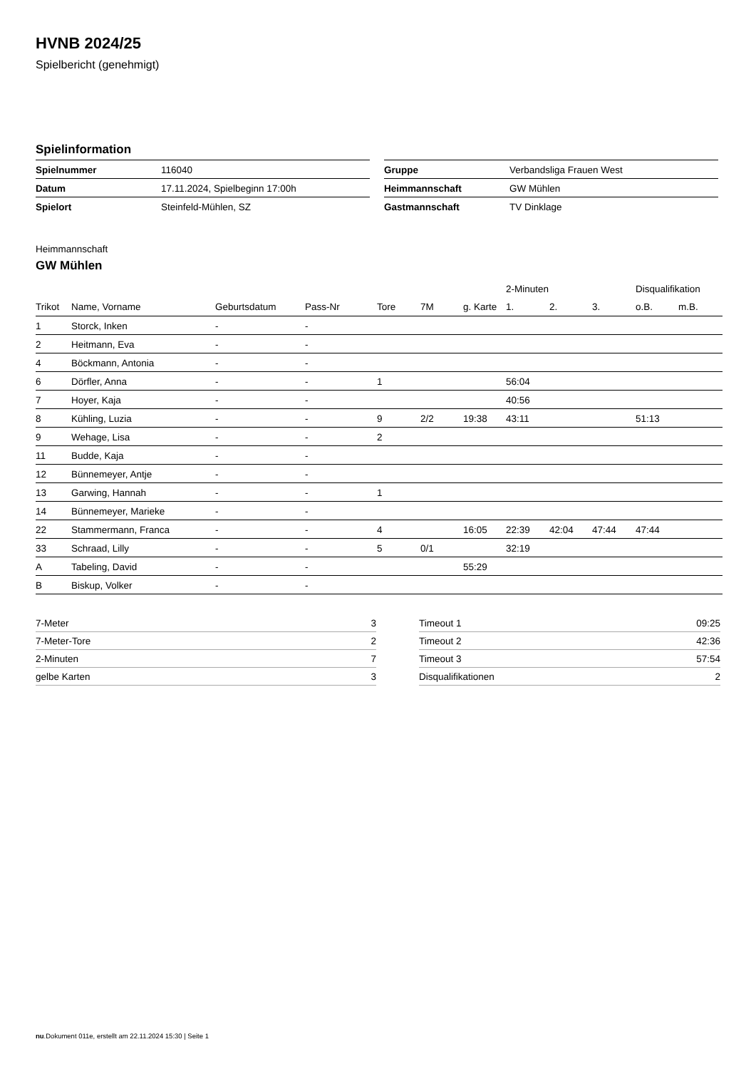HVNB 2024/25
Spielbericht (genehmigt)
Spielinformation
| Spielnummer | 116040 |
| Datum | 17.11.2024, Spielbeginn 17:00h |
| Spielort | Steinfeld-Mühlen, SZ |
| Gruppe | Verbandsliga Frauen West |
| Heimmannschaft | GW Mühlen |
| Gastmannschaft | TV Dinklage |
Heimmannschaft
GW Mühlen
| | | | | | | | 2-Minuten | | | Disqualifikation | |
| --- | --- | --- | --- | --- | --- | --- | --- | --- | --- | --- | --- |
| Trikot | Name, Vorname | Geburtsdatum | Pass-Nr | Tore | 7M | g. Karte | 1. | 2. | 3. | o.B. | m.B. |
| 1 | Storck, Inken | - | - | | | | | | | | |
| 2 | Heitmann, Eva | - | - | | | | | | | | |
| 4 | Böckmann, Antonia | - | - | | | | | | | | |
| 6 | Dörfler, Anna | - | - | 1 | | | 56:04 | | | | |
| 7 | Hoyer, Kaja | - | - | | | | 40:56 | | | | |
| 8 | Kühling, Luzia | - | - | 9 | 2/2 | 19:38 | 43:11 | | | 51:13 | |
| 9 | Wehage, Lisa | - | - | 2 | | | | | | | |
| 11 | Budde, Kaja | - | - | | | | | | | | |
| 12 | Bünnemeyer, Antje | - | - | | | | | | | | |
| 13 | Garwing, Hannah | - | - | 1 | | | | | | | |
| 14 | Bünnemeyer, Marieke | - | - | | | | | | | | |
| 22 | Stammermann, Franca | - | - | 4 | | 16:05 | 22:39 | 42:04 | 47:44 | 47:44 | |
| 33 | Schraad, Lilly | - | - | 5 | 0/1 | | 32:19 | | | | |
| A | Tabeling, David | - | - | | | 55:29 | | | | | |
| B | Biskup, Volker | - | - | | | | | | | | |
| 7-Meter | 3 |
| 7-Meter-Tore | 2 |
| 2-Minuten | 7 |
| gelbe Karten | 3 |
| Timeout 1 | 09:25 |
| Timeout 2 | 42:36 |
| Timeout 3 | 57:54 |
| Disqualifikationen | 2 |
nu.Dokument 011e, erstellt am 22.11.2024 15:30 | Seite 1